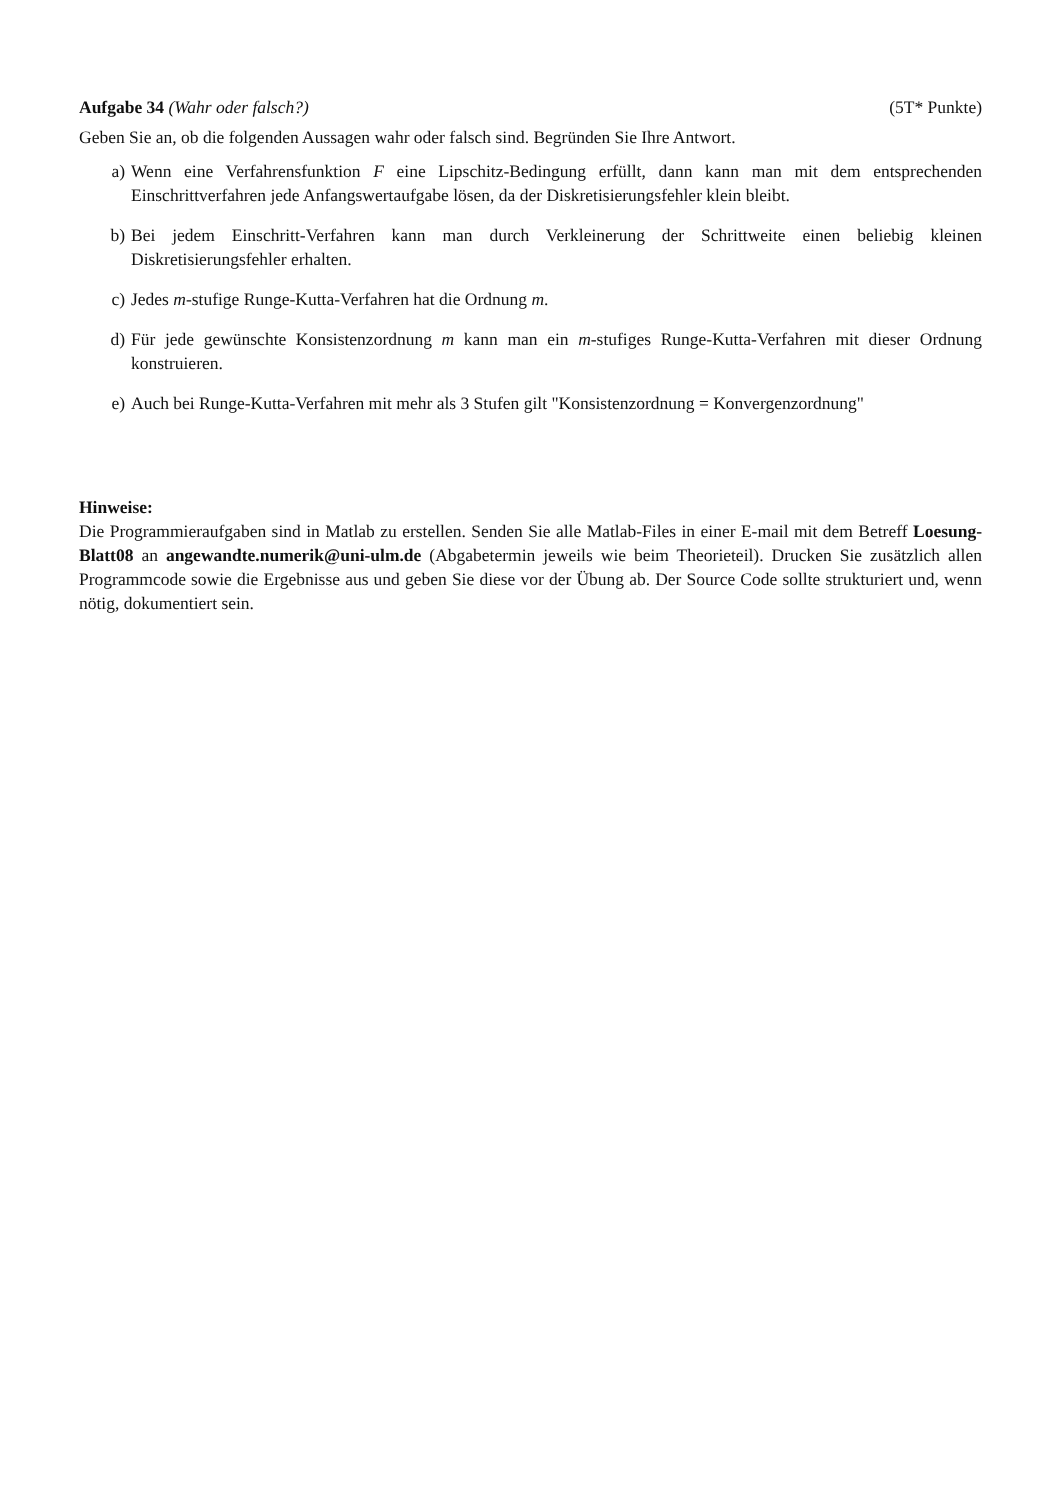Aufgabe 34 (Wahr oder falsch?) (5T* Punkte)
Geben Sie an, ob die folgenden Aussagen wahr oder falsch sind. Begründen Sie Ihre Antwort.
a) Wenn eine Verfahrensfunktion F eine Lipschitz-Bedingung erfüllt, dann kann man mit dem entsprechenden Einschrittverfahren jede Anfangswertaufgabe lösen, da der Diskretisierungsfehler klein bleibt.
b) Bei jedem Einschritt-Verfahren kann man durch Verkleinerung der Schrittweite einen beliebig kleinen Diskretisierungsfehler erhalten.
c) Jedes m-stufige Runge-Kutta-Verfahren hat die Ordnung m.
d) Für jede gewünschte Konsistenzordnung m kann man ein m-stufiges Runge-Kutta-Verfahren mit dieser Ordnung konstruieren.
e) Auch bei Runge-Kutta-Verfahren mit mehr als 3 Stufen gilt "Konsistenzordnung = Konvergenzordnung"
Hinweise:
Die Programmieraufgaben sind in Matlab zu erstellen. Senden Sie alle Matlab-Files in einer E-mail mit dem Betreff Loesung-Blatt08 an angewandte.numerik@uni-ulm.de (Abgabetermin jeweils wie beim Theorieteil). Drucken Sie zusätzlich allen Programmcode sowie die Ergebnisse aus und geben Sie diese vor der Übung ab. Der Source Code sollte strukturiert und, wenn nötig, dokumentiert sein.